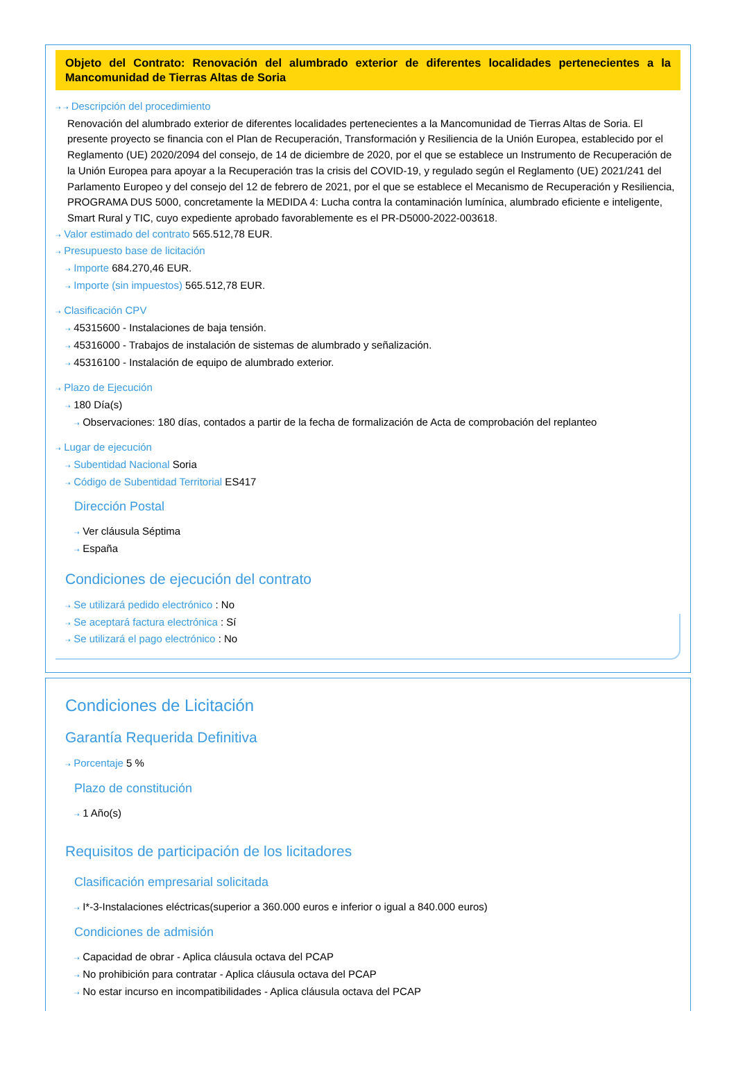Objeto del Contrato: Renovación del alumbrado exterior de diferentes localidades pertenecientes a la Mancomunidad de Tierras Altas de Soria
⇢ ⇢ Descripción del procedimiento
Renovación del alumbrado exterior de diferentes localidades pertenecientes a la Mancomunidad de Tierras Altas de Soria. El presente proyecto se financia con el Plan de Recuperación, Transformación y Resiliencia de la Unión Europea, establecido por el Reglamento (UE) 2020/2094 del consejo, de 14 de diciembre de 2020, por el que se establece un Instrumento de Recuperación de la Unión Europea para apoyar a la Recuperación tras la crisis del COVID-19, y regulado según el Reglamento (UE) 2021/241 del Parlamento Europeo y del consejo del 12 de febrero de 2021, por el que se establece el Mecanismo de Recuperación y Resiliencia, PROGRAMA DUS 5000, concretamente la MEDIDA 4: Lucha contra la contaminación lumínica, alumbrado eficiente e inteligente, Smart Rural y TIC, cuyo expediente aprobado favorablemente es el PR-D5000-2022-003618.
⇢ Valor estimado del contrato 565.512,78 EUR.
⇢ Presupuesto base de licitación
⇢ Importe 684.270,46 EUR.
⇢ Importe (sin impuestos) 565.512,78 EUR.
⇢ Clasificación CPV
⇢ 45315600 - Instalaciones de baja tensión.
⇢ 45316000 - Trabajos de instalación de sistemas de alumbrado y señalización.
⇢ 45316100 - Instalación de equipo de alumbrado exterior.
⇢ Plazo de Ejecución
⇢ 180 Día(s)
⇢ Observaciones: 180 días, contados a partir de la fecha de formalización de Acta de comprobación del replanteo
⇢ Lugar de ejecución
⇢ Subentidad Nacional Soria
⇢ Código de Subentidad Territorial ES417
Dirección Postal
⇢ Ver cláusula Séptima
⇢ España
Condiciones de ejecución del contrato
⇢ Se utilizará pedido electrónico : No
⇢ Se aceptará factura electrónica : Sí
⇢ Se utilizará el pago electrónico : No
Condiciones de Licitación
Garantía Requerida Definitiva
⇢ Porcentaje 5 %
Plazo de constitución
⇢ 1 Año(s)
Requisitos de participación de los licitadores
Clasificación empresarial solicitada
⇢ I*-3-Instalaciones eléctricas(superior a 360.000 euros e inferior o igual a 840.000 euros)
Condiciones de admisión
⇢ Capacidad de obrar - Aplica cláusula octava del PCAP
⇢ No prohibición para contratar - Aplica cláusula octava del PCAP
⇢ No estar incurso en incompatibilidades - Aplica cláusula octava del PCAP